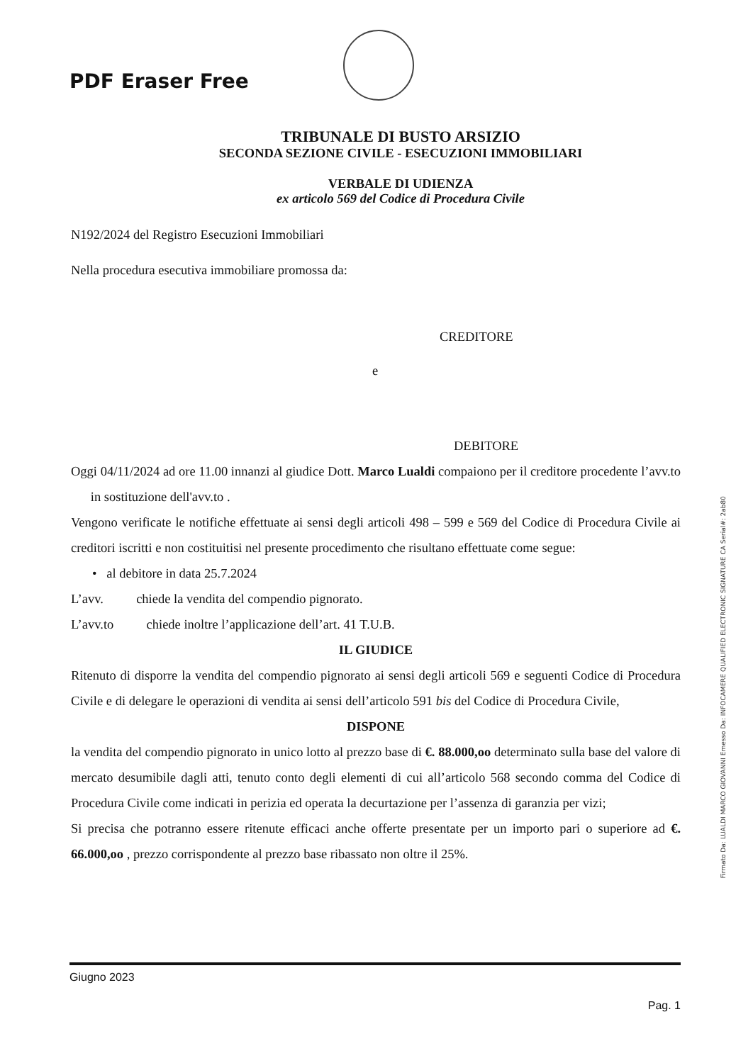PDF Eraser Free
TRIBUNALE DI BUSTO ARSIZIO
SECONDA SEZIONE CIVILE - ESECUZIONI IMMOBILIARI
VERBALE DI UDIENZA
ex articolo 569 del Codice di Procedura Civile
N192/2024 del Registro Esecuzioni Immobiliari
Nella procedura esecutiva immobiliare promossa da:
CREDITORE
e
DEBITORE
Oggi 04/11/2024 ad ore 11.00 innanzi al giudice Dott. Marco Lualdi compaiono per il creditore procedente l’avv.to in sostituzione dell'avv.to .
Vengono verificate le notifiche effettuate ai sensi degli articoli 498 – 599 e 569 del Codice di Procedura Civile ai creditori iscritti e non costituitisi nel presente procedimento che risultano effettuate come segue:
• al debitore in data 25.7.2024
L’avv. chiede la vendita del compendio pignorato.
L’avv.to chiede inoltre l’applicazione dell’art. 41 T.U.B.
IL GIUDICE
Ritenuto di disporre la vendita del compendio pignorato ai sensi degli articoli 569 e seguenti Codice di Procedura Civile e di delegare le operazioni di vendita ai sensi dell’articolo 591 bis del Codice di Procedura Civile,
DISPONE
la vendita del compendio pignorato in unico lotto al prezzo base di €. 88.000,oo determinato sulla base del valore di mercato desumibile dagli atti, tenuto conto degli elementi di cui all’articolo 568 secondo comma del Codice di Procedura Civile come indicati in perizia ed operata la decurtazione per l’assenza di garanzia per vizi;
Si precisa che potranno essere ritenute efficaci anche offerte presentate per un importo pari o superiore ad €. 66.000,oo , prezzo corrispondente al prezzo base ribassato non oltre il 25%.
Firmato Da: LUALDI MARCO GIOVANNI Emesso Da: INFOCAMERE QUALIFIED ELECTRONIC SIGNATURE CA Serial#: 2ab80
Giugno 2023
Pag. 1